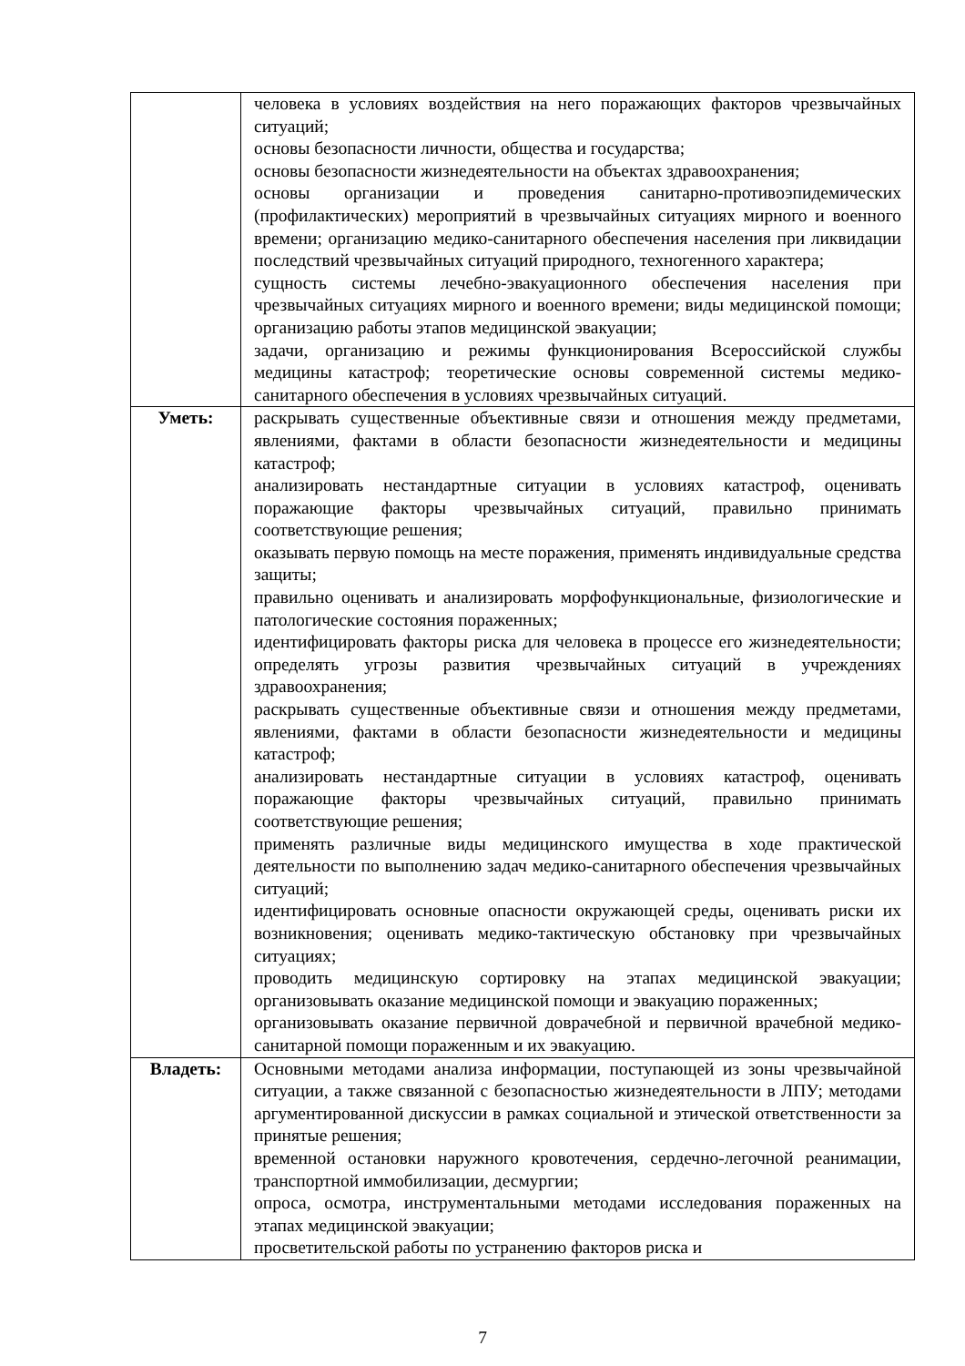| | человека в условиях воздействия на него поражающих факторов чрезвычайных ситуаций; основы безопасности личности, общества и государства; основы безопасности жизнедеятельности на объектах здравоохранения; основы организации и проведения санитарно-противоэпидемических (профилактических) мероприятий в чрезвычайных ситуациях мирного и военного времени; организацию медико-санитарного обеспечения населения при ликвидации последствий чрезвычайных ситуаций природного, техногенного характера; сущность системы лечебно-эвакуационного обеспечения населения при чрезвычайных ситуациях мирного и военного времени; виды медицинской помощи; организацию работы этапов медицинской эвакуации; задачи, организацию и режимы функционирования Всероссийской службы медицины катастроф; теоретические основы современной системы медико-санитарного обеспечения в условиях чрезвычайных ситуаций. |
| Уметь: | раскрывать существенные объективные связи и отношения между предметами, явлениями, фактами в области безопасности жизнедеятельности и медицины катастроф; анализировать нестандартные ситуации в условиях катастроф, оценивать поражающие факторы чрезвычайных ситуаций, правильно принимать соответствующие решения; оказывать первую помощь на месте поражения, применять индивидуальные средства защиты; правильно оценивать и анализировать морфофункциональные, физиологические и патологические состояния пораженных; идентифицировать факторы риска для человека в процессе его жизнедеятельности; определять угрозы развития чрезвычайных ситуаций в учреждениях здравоохранения; раскрывать существенные объективные связи и отношения между предметами, явлениями, фактами в области безопасности жизнедеятельности и медицины катастроф; анализировать нестандартные ситуации в условиях катастроф, оценивать поражающие факторы чрезвычайных ситуаций, правильно принимать соответствующие решения; применять различные виды медицинского имущества в ходе практической деятельности по выполнению задач медико-санитарного обеспечения чрезвычайных ситуаций; идентифицировать основные опасности окружающей среды, оценивать риски их возникновения; оценивать медико-тактическую обстановку при чрезвычайных ситуациях; проводить медицинскую сортировку на этапах медицинской эвакуации; организовывать оказание медицинской помощи и эвакуацию пораженных; организовывать оказание первичной доврачебной и первичной врачебной медико-санитарной помощи пораженным и их эвакуацию. |
| Владеть: | Основными методами анализа информации, поступающей из зоны чрезвычайной ситуации, а также связанной с безопасностью жизнедеятельности в ЛПУ; методами аргументированной дискуссии в рамках социальной и этической ответственности за принятые решения; временной остановки наружного кровотечения, сердечно-легочной реанимации, транспортной иммобилизации, десмургии; опроса, осмотра, инструментальными методами исследования пораженных на этапах медицинской эвакуации; просветительской работы по устранению факторов риска и |
7